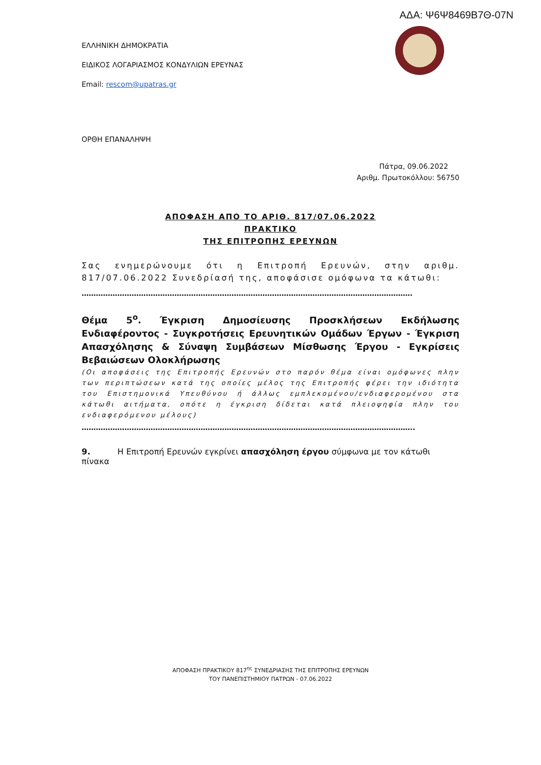ΑΔΑ: Ψ6Ψ8469Β7Θ-07Ν
ΕΛΛΗΝΙΚΗ ΔΗΜΟΚΡΑΤΙΑ
ΕΙΔΙΚΟΣ ΛΟΓΑΡΙΑΣΜΟΣ ΚΟΝΔΥΛΙΩΝ ΕΡΕΥΝΑΣ
Email: rescom@upatras.gr
ΟΡΘΗ ΕΠΑΝΑΛΗΨΗ
Πάτρα, 09.06.2022
Αριθμ. Πρωτοκόλλου: 56750
ΑΠΟΦΑΣΗ ΑΠΟ ΤΟ ΑΡΙΘ. 817/07.06.2022
ΠΡΑΚΤΙΚΟ
ΤΗΣ ΕΠΙΤΡΟΠΗΣ ΕΡΕΥΝΩΝ
Σας ενημερώνουμε ότι η Επιτροπή Ερευνών, στην αριθμ. 817/07.06.2022 Συνεδρίασή της, αποφάσισε ομόφωνα τα κάτωθι:
………………………………………………………………………………………………………………………….
Θέμα 5<sup>ο</sup>. Έγκριση Δημοσίευσης Προσκλήσεων Εκδήλωσης Ενδιαφέροντος - Συγκροτήσεις Ερευνητικών Ομάδων Έργων - Έγκριση Απασχόλησης & Σύναψη Συμβάσεων Μίσθωσης Έργου - Εγκρίσεις Βεβαιώσεων Ολοκλήρωσης
(Οι αποφάσεις της Επιτροπής Ερευνών στο παρόν θέμα είναι ομόφωνες πλην των περιπτώσεων κατά της οποίες μέλος της Επιτροπής φέρει την ιδιότητα του Επιστημονικά Υπευθύνου ή άλλως εμπλεκομένου/ενδιαφερομένου στα κάτωθι αιτήματα, οπότε η έγκριση δίδεται κατά πλειοψηφία πλην του ενδιαφερόμενου μέλους)
…………………………………………………………………………………………………………………………..
9. Η Επιτροπή Ερευνών εγκρίνει απασχόληση έργου σύμφωνα με τον κάτωθι πίνακα
ΑΠΟΦΑΣΗ ΠΡΑΚΤΙΚΟΥ 817<sup>ης</sup> ΣΥΝΕΔΡΙΑΣΗΣ ΤΗΣ ΕΠΙΤΡΟΠΗΣ ΕΡΕΥΝΩΝ
ΤΟΥ ΠΑΝΕΠΙΣΤΗΜΙΟΥ ΠΑΤΡΩΝ - 07.06.2022